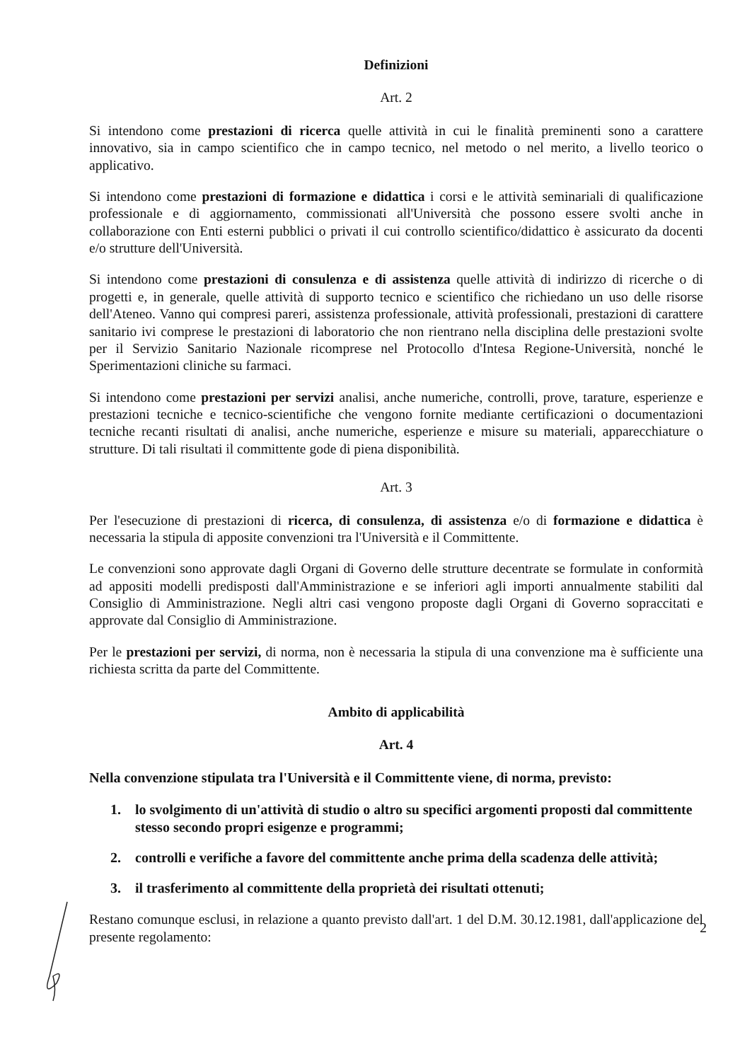Definizioni
Art. 2
Si intendono come prestazioni di ricerca quelle attività in cui le finalità preminenti sono a carattere innovativo, sia in campo scientifico che in campo tecnico, nel metodo o nel merito, a livello teorico o applicativo.
Si intendono come prestazioni di formazione e didattica i corsi e le attività seminariali di qualificazione professionale e di aggiornamento, commissionati all'Università che possono essere svolti anche in collaborazione con Enti esterni pubblici o privati il cui controllo scientifico/didattico è assicurato da docenti e/o strutture dell'Università.
Si intendono come prestazioni di consulenza e di assistenza quelle attività di indirizzo di ricerche o di progetti e, in generale, quelle attività di supporto tecnico e scientifico che richiedano un uso delle risorse dell'Ateneo. Vanno qui compresi pareri, assistenza professionale, attività professionali, prestazioni di carattere sanitario ivi comprese le prestazioni di laboratorio che non rientrano nella disciplina delle prestazioni svolte per il Servizio Sanitario Nazionale ricomprese nel Protocollo d'Intesa Regione-Università, nonché le Sperimentazioni cliniche su farmaci.
Si intendono come prestazioni per servizi analisi, anche numeriche, controlli, prove, tarature, esperienze e prestazioni tecniche e tecnico-scientifiche che vengono fornite mediante certificazioni o documentazioni tecniche recanti risultati di analisi, anche numeriche, esperienze e misure su materiali, apparecchiature o strutture. Di tali risultati il committente gode di piena disponibilità.
Art. 3
Per l'esecuzione di prestazioni di ricerca, di consulenza, di assistenza e/o di formazione e didattica è necessaria la stipula di apposite convenzioni tra l'Università e il Committente.
Le convenzioni sono approvate dagli Organi di Governo delle strutture decentrate se formulate in conformità ad appositi modelli predisposti dall'Amministrazione e se inferiori agli importi annualmente stabiliti dal Consiglio di Amministrazione. Negli altri casi vengono proposte dagli Organi di Governo sopraccitati e approvate dal Consiglio di Amministrazione.
Per le prestazioni per servizi, di norma, non è necessaria la stipula di una convenzione ma è sufficiente una richiesta scritta da parte del Committente.
Ambito di applicabilità
Art. 4
Nella convenzione stipulata tra l'Università e il Committente viene, di norma, previsto:
1. lo svolgimento di un'attività di studio o altro su specifici argomenti proposti dal committente stesso secondo propri esigenze e programmi;
2. controlli e verifiche a favore del committente anche prima della scadenza delle attività;
3. il trasferimento al committente della proprietà dei risultati ottenuti;
Restano comunque esclusi, in relazione a quanto previsto dall'art. 1 del D.M. 30.12.1981, dall'applicazione del presente regolamento:
2